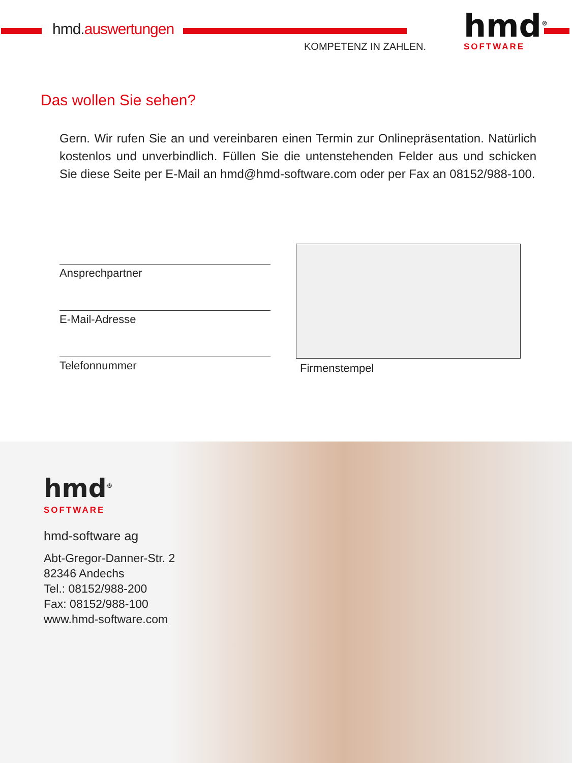hmd.auswertungen
KOMPETENZ IN ZAHLEN.
hmd<sup>®</sup>
SOFTWARE
Das wollen Sie sehen?
Gern. Wir rufen Sie an und vereinbaren einen Termin zur Onlinepräsentation. Natürlich kostenlos und unverbindlich. Füllen Sie die untenstehenden Felder aus und schicken Sie diese Seite per E-Mail an hmd@hmd-software.com oder per Fax an 08152/988-100.
Ansprechpartner
E-Mail-Adresse
Telefonnummer
Firmenstempel
hmd<sup>®</sup>
SOFTWARE
hmd-software ag
Abt-Gregor-Danner-Str. 2
82346 Andechs
Tel.: 08152/988-200
Fax: 08152/988-100
www.hmd-software.com